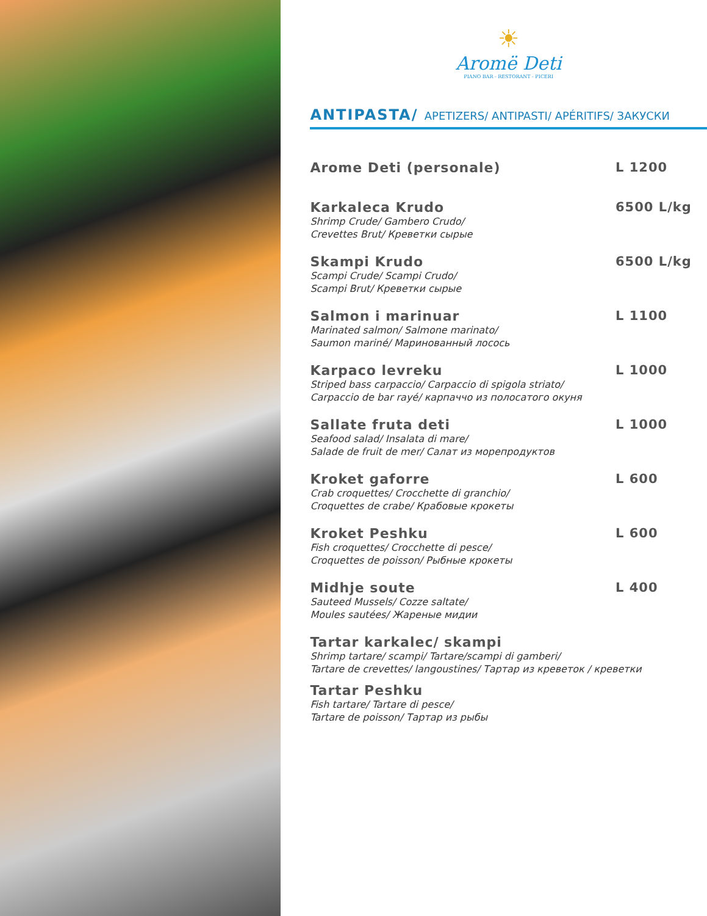☀
Aromë Deti
PIANO BAR - RESTORANT - PICERI
ANTIPASTA/ APETIZERS/ ANTIPASTI/ APÉRITIFS/ ЗАКУСКИ
Arome Deti (personale) L 1200
Karkaleca Krudo
Shrimp Crude/ Gambero Crudo/
Crevettes Brut/ Креветки сырые
6500 L/kg
Skampi Krudo
Scampi Crude/ Scampi Crudo/
Scampi Brut/ Креветки сырые
6500 L/kg
Salmon i marinuar
Marinated salmon/ Salmone marinato/
Saumon mariné/ Маринованный лосось
L 1100
Karpaco levreku
Striped bass carpaccio/ Carpaccio di spigola striato/
Carpaccio de bar rayé/ карпаччо из полосатого окуня
L 1000
Sallate fruta deti
Seafood salad/ Insalata di mare/
Salade de fruit de mer/ Салат из морепродуктов
L 1000
Kroket gaforre
Crab croquettes/ Crocchette di granchio/
Croquettes de crabe/ Крабовые крокеты
L 600
Kroket Peshku
Fish croquettes/ Crocchette di pesce/
Croquettes de poisson/ Рыбные крокеты
L 600
Midhje soute
Sauteed Mussels/ Cozze saltate/
Moules sautées/ Жареные мидии
L 400
Tartar karkalec/ skampi
Shrimp tartare/ scampi/ Tartare/scampi di gamberi/
Tartare de crevettes/ langoustines/ Тартар из креветок / креветки
Tartar Peshku
Fish tartare/ Tartare di pesce/
Tartare de poisson/ Тартар из рыбы